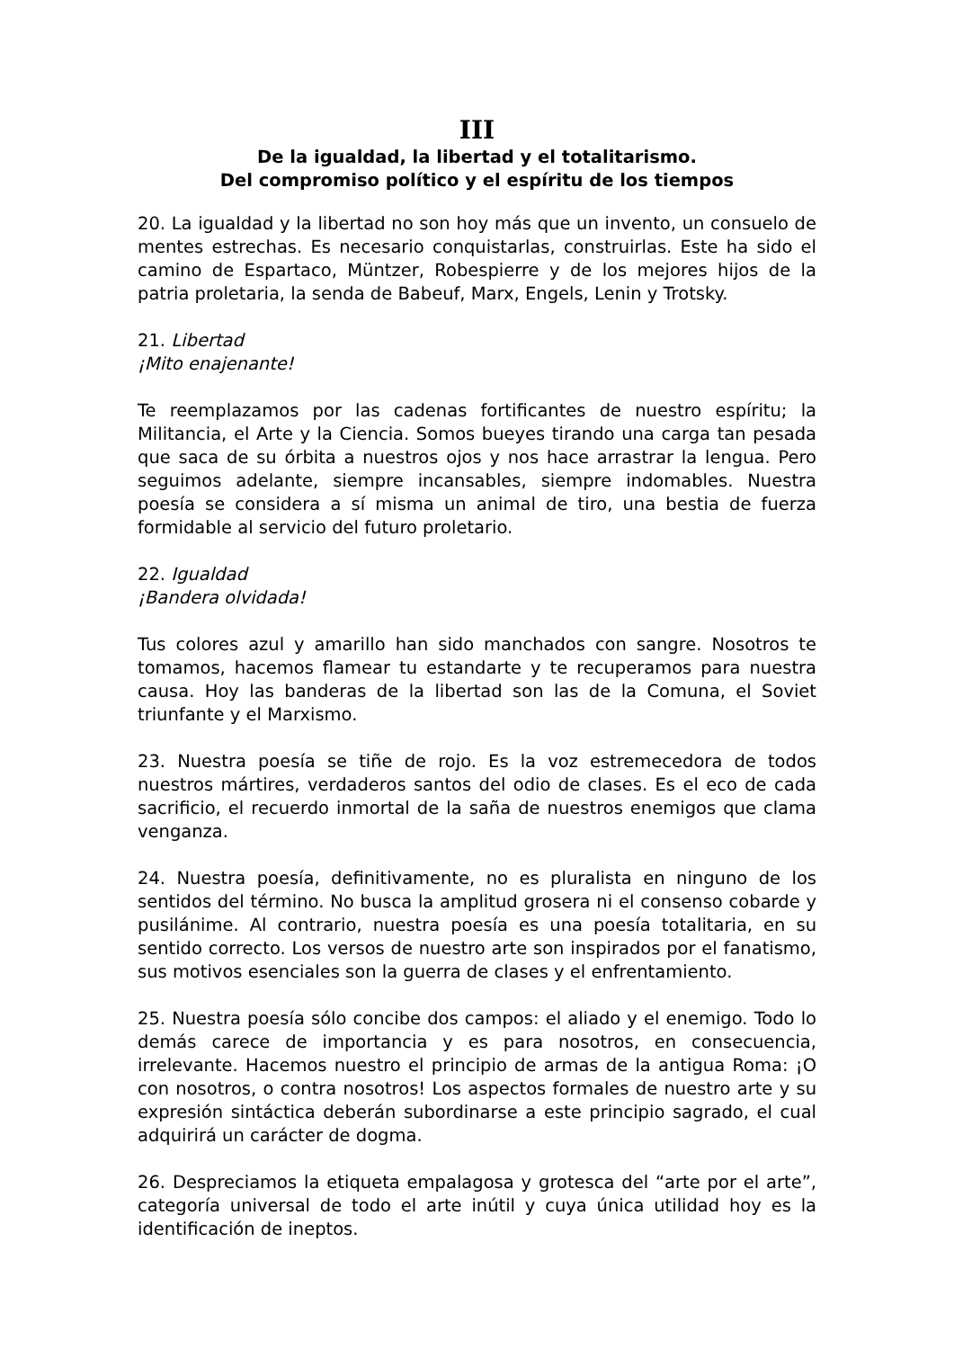III
De la igualdad, la libertad y el totalitarismo.
Del compromiso político y el espíritu de los tiempos
20. La igualdad y la libertad no son hoy más que un invento, un consuelo de mentes estrechas. Es necesario conquistarlas, construirlas. Este ha sido el camino de Espartaco, Müntzer, Robespierre y de los mejores hijos de la patria proletaria, la senda de Babeuf, Marx, Engels, Lenin y Trotsky.
21. Libertad
¡Mito enajenante!
Te reemplazamos por las cadenas fortificantes de nuestro espíritu; la Militancia, el Arte y la Ciencia. Somos bueyes tirando una carga tan pesada que saca de su órbita a nuestros ojos y nos hace arrastrar la lengua. Pero seguimos adelante, siempre incansables, siempre indomables. Nuestra poesía se considera a sí misma un animal de tiro, una bestia de fuerza formidable al servicio del futuro proletario.
22. Igualdad
¡Bandera olvidada!
Tus colores azul y amarillo han sido manchados con sangre. Nosotros te tomamos, hacemos flamear tu estandarte y te recuperamos para nuestra causa. Hoy las banderas de la libertad son las de la Comuna, el Soviet triunfante y el Marxismo.
23. Nuestra poesía se tiñe de rojo. Es la voz estremecedora de todos nuestros mártires, verdaderos santos del odio de clases. Es el eco de cada sacrificio, el recuerdo inmortal de la saña de nuestros enemigos que clama venganza.
24. Nuestra poesía, definitivamente, no es pluralista en ninguno de los sentidos del término. No busca la amplitud grosera ni el consenso cobarde y pusilánime. Al contrario, nuestra poesía es una poesía totalitaria, en su sentido correcto. Los versos de nuestro arte son inspirados por el fanatismo, sus motivos esenciales son la guerra de clases y el enfrentamiento.
25. Nuestra poesía sólo concibe dos campos: el aliado y el enemigo. Todo lo demás carece de importancia y es para nosotros, en consecuencia, irrelevante. Hacemos nuestro el principio de armas de la antigua Roma: ¡O con nosotros, o contra nosotros! Los aspectos formales de nuestro arte y su expresión sintáctica deberán subordinarse a este principio sagrado, el cual adquirirá un carácter de dogma.
26. Despreciamos la etiqueta empalagosa y grotesca del “arte por el arte”, categoría universal de todo el arte inútil y cuya única utilidad hoy es la identificación de ineptos.